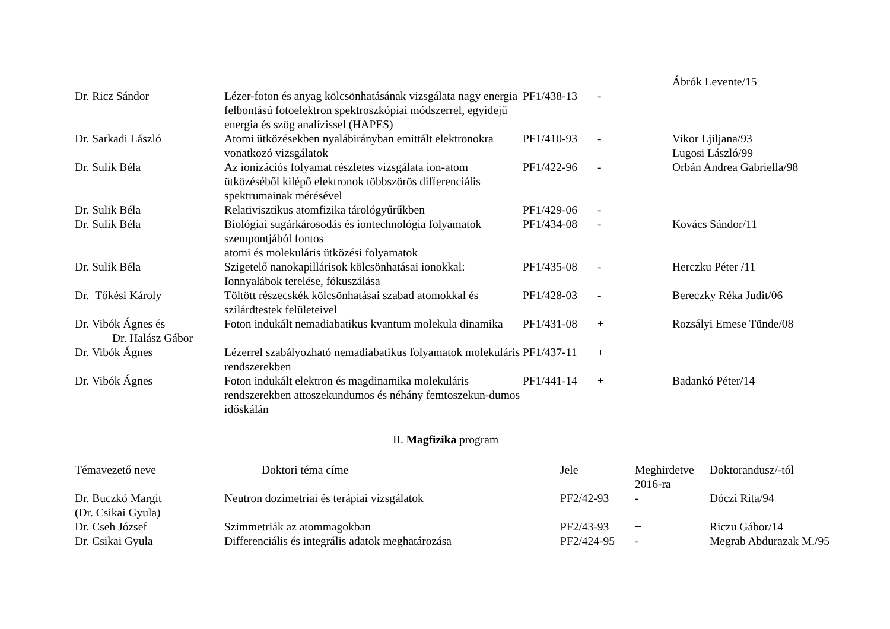| | | | | Ábrók Levente/15 |
| Dr. Ricz Sándor | Lézer-foton és anyag kölcsönhatásának vizsgálata nagy energia felbontású fotoelektron spektroszkópiai módszerrel, egyidejű energia és szög analízissel (HAPES) | PF1/438-13 | - | |
| Dr. Sarkadi László | Atomi ütközésekben nyalábirányban emittált elektronokra vonatkozó vizsgálatok | PF1/410-93 | - | Vikor Ljiljana/93 Lugosi László/99 |
| Dr. Sulik Béla | Az ionizációs folyamat részletes vizsgálata ion-atom ütközéséből kilépő elektronok többszörös differenciális spektrumainak mérésével | PF1/422-96 | - | Orbán Andrea Gabriella/98 |
| Dr. Sulik Béla | Relativisztikus atomfizika tárológyűrűkben | PF1/429-06 | - | |
| Dr. Sulik Béla | Biológiai sugárkárosodás és iontechnológia folyamatok szempontjából fontos atomi és molekuláris ütközési folyamatok | PF1/434-08 | - | Kovács Sándor/11 |
| Dr. Sulik Béla | Szigetelő nanokapillárisok kölcsönhatásai ionokkal: Ionnyalábok terelése, fókuszálása | PF1/435-08 | - | Herczku Péter /11 |
| Dr. Tőkési Károly | Töltött részecskék kölcsönhatásai szabad atomokkal és szilárdtestek felületeivel | PF1/428-03 | - | Bereczky Réka Judit/06 |
| Dr. Vibók Ágnes és Dr. Halász Gábor | Foton indukált nemadiabatikus kvantum molekula dinamika | PF1/431-08 | + | Rozsályi Emese Tünde/08 |
| Dr. Vibók Ágnes | Lézerrel szabályozható nemadiabatikus folyamatok molekuláris rendszerekben | PF1/437-11 | + | |
| Dr. Vibók Ágnes | Foton indukált elektron és magdinamika molekuláris rendszerekben attoszekundumos és néhány femtoszekun-dumos időskálán | PF1/441-14 | + | Badankó Péter/14 |
II. Magfizika program
| Témavezető neve | Doktori téma címe | Jele | Meghirdetve 2016-ra | Doktorandusz/-tól |
| --- | --- | --- | --- | --- |
| Dr. Buczkó Margit (Dr. Csikai Gyula) | Neutron dozimetriai és terápiai vizsgálatok | PF2/42-93 | - | Dóczi Rita/94 |
| Dr. Cseh József | Szimmetriák az atommagokban | PF2/43-93 | + | Riczu Gábor/14 |
| Dr. Csikai Gyula | Differenciális és integrális adatok meghatározása | PF2/424-95 | - | Megrab Abdurazak M./95 |